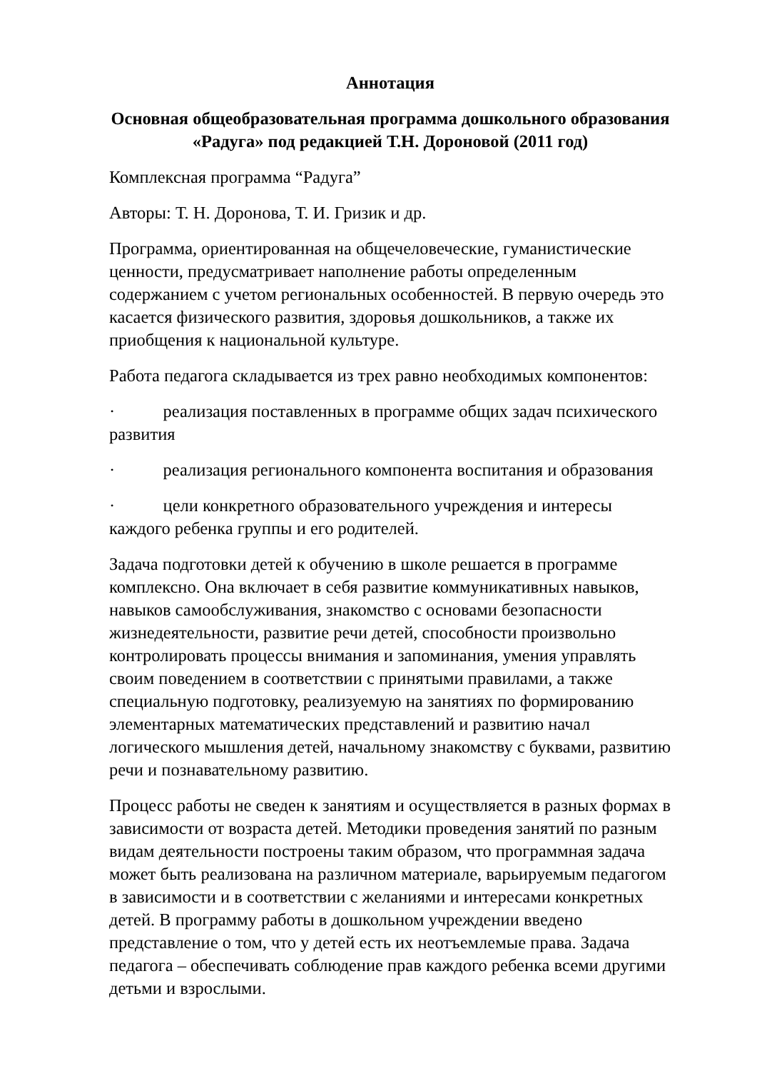Аннотация
Основная общеобразовательная программа дошкольного образования «Радуга» под редакцией Т.Н. Дороновой (2011 год)
Комплексная программа “Радуга”
Авторы: Т. Н. Доронова, Т. И. Гризик и др.
Программа, ориентированная на общечеловеческие, гуманистические ценности, предусматривает наполнение работы определенным содержанием с учетом региональных особенностей. В первую очередь это касается физического развития, здоровья дошкольников, а также их приобщения к национальной культуре.
Работа педагога складывается из трех равно необходимых компонентов:
· реализация поставленных в программе общих задач психического развития
· реализация регионального компонента воспитания и образования
· цели конкретного образовательного учреждения и интересы каждого ребенка группы и его родителей.
Задача подготовки детей к обучению в школе решается в программе комплексно. Она включает в себя развитие коммуникативных навыков, навыков самообслуживания, знакомство с основами безопасности жизнедеятельности, развитие речи детей, способности произвольно контролировать процессы внимания и запоминания, умения управлять своим поведением в соответствии с принятыми правилами, а также специальную подготовку, реализуемую на занятиях по формированию элементарных математических представлений и развитию начал логического мышления детей, начальному знакомству с буквами, развитию речи и познавательному развитию.
Процесс работы не сведен к занятиям и осуществляется в разных формах в зависимости от возраста детей. Методики проведения занятий по разным видам деятельности построены таким образом, что программная задача может быть реализована на различном материале, варьируемым педагогом в зависимости и в соответствии с желаниями и интересами конкретных детей. В программу работы в дошкольном учреждении введено представление о том, что у детей есть их неотъемлемые права. Задача педагога – обеспечивать соблюдение прав каждого ребенка всеми другими детьми и взрослыми.